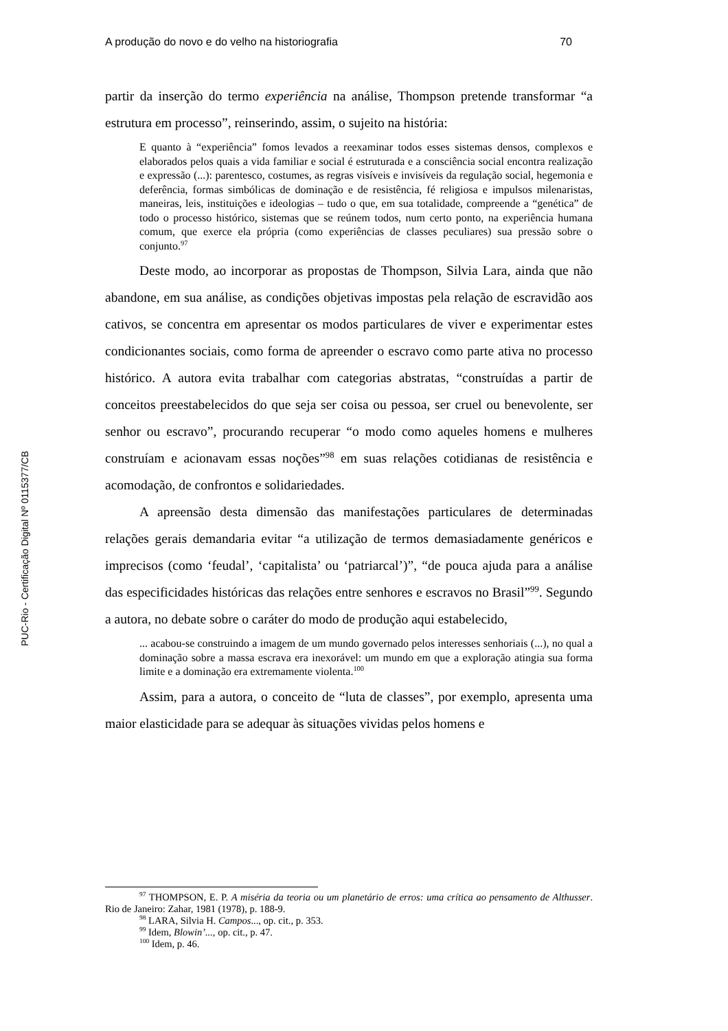A produção do novo e do velho na historiografia 70
PUC-Rio - Certificação Digital Nº 0115377/CB
partir da inserção do termo experiência na análise, Thompson pretende transformar “a estrutura em processo”, reinserindo, assim, o sujeito na história:
E quanto à “experiência” fomos levados a reexaminar todos esses sistemas densos, complexos e elaborados pelos quais a vida familiar e social é estruturada e a consciência social encontra realização e expressão (...): parentesco, costumes, as regras visíveis e invisíveis da regulação social, hegemonia e deferência, formas simbólicas de dominação e de resistência, fé religiosa e impulsos milenaristas, maneiras, leis, instituições e ideologias – tudo o que, em sua totalidade, compreende a “genética” de todo o processo histórico, sistemas que se reúnem todos, num certo ponto, na experiência humana comum, que exerce ela própria (como experiências de classes peculiares) sua pressão sobre o conjunto.<sup>97</sup>
Deste modo, ao incorporar as propostas de Thompson, Silvia Lara, ainda que não abandone, em sua análise, as condições objetivas impostas pela relação de escravidão aos cativos, se concentra em apresentar os modos particulares de viver e experimentar estes condicionantes sociais, como forma de apreender o escravo como parte ativa no processo histórico. A autora evita trabalhar com categorias abstratas, “construídas a partir de conceitos preestabelecidos do que seja ser coisa ou pessoa, ser cruel ou benevolente, ser senhor ou escravo”, procurando recuperar “o modo como aqueles homens e mulheres construíam e acionavam essas noções”<sup>98</sup> em suas relações cotidianas de resistência e acomodação, de confrontos e solidariedades.
A apreensão desta dimensão das manifestações particulares de determinadas relações gerais demandaria evitar “a utilização de termos demasiadamente genéricos e imprecisos (como ‘feudal’, ‘capitalista’ ou ‘patriarcal’)”, “de pouca ajuda para a análise das especificidades históricas das relações entre senhores e escravos no Brasil”<sup>99</sup>. Segundo a autora, no debate sobre o caráter do modo de produção aqui estabelecido,
... acabou-se construindo a imagem de um mundo governado pelos interesses senhoriais (...), no qual a dominação sobre a massa escrava era inexorável: um mundo em que a exploração atingia sua forma limite e a dominação era extremamente violenta.<sup>100</sup>
Assim, para a autora, o conceito de “luta de classes”, por exemplo, apresenta uma maior elasticidade para se adequar às situações vividas pelos homens e
<sup>97</sup> THOMPSON, E. P. A miséria da teoria ou um planetário de erros: uma crítica ao pensamento de Althusser. Rio de Janeiro: Zahar, 1981 (1978), p. 188-9.
<sup>98</sup> LARA, Silvia H. Campos..., op. cit., p. 353.
<sup>99</sup> Idem, Blowin’..., op. cit., p. 47.
<sup>100</sup> Idem, p. 46.